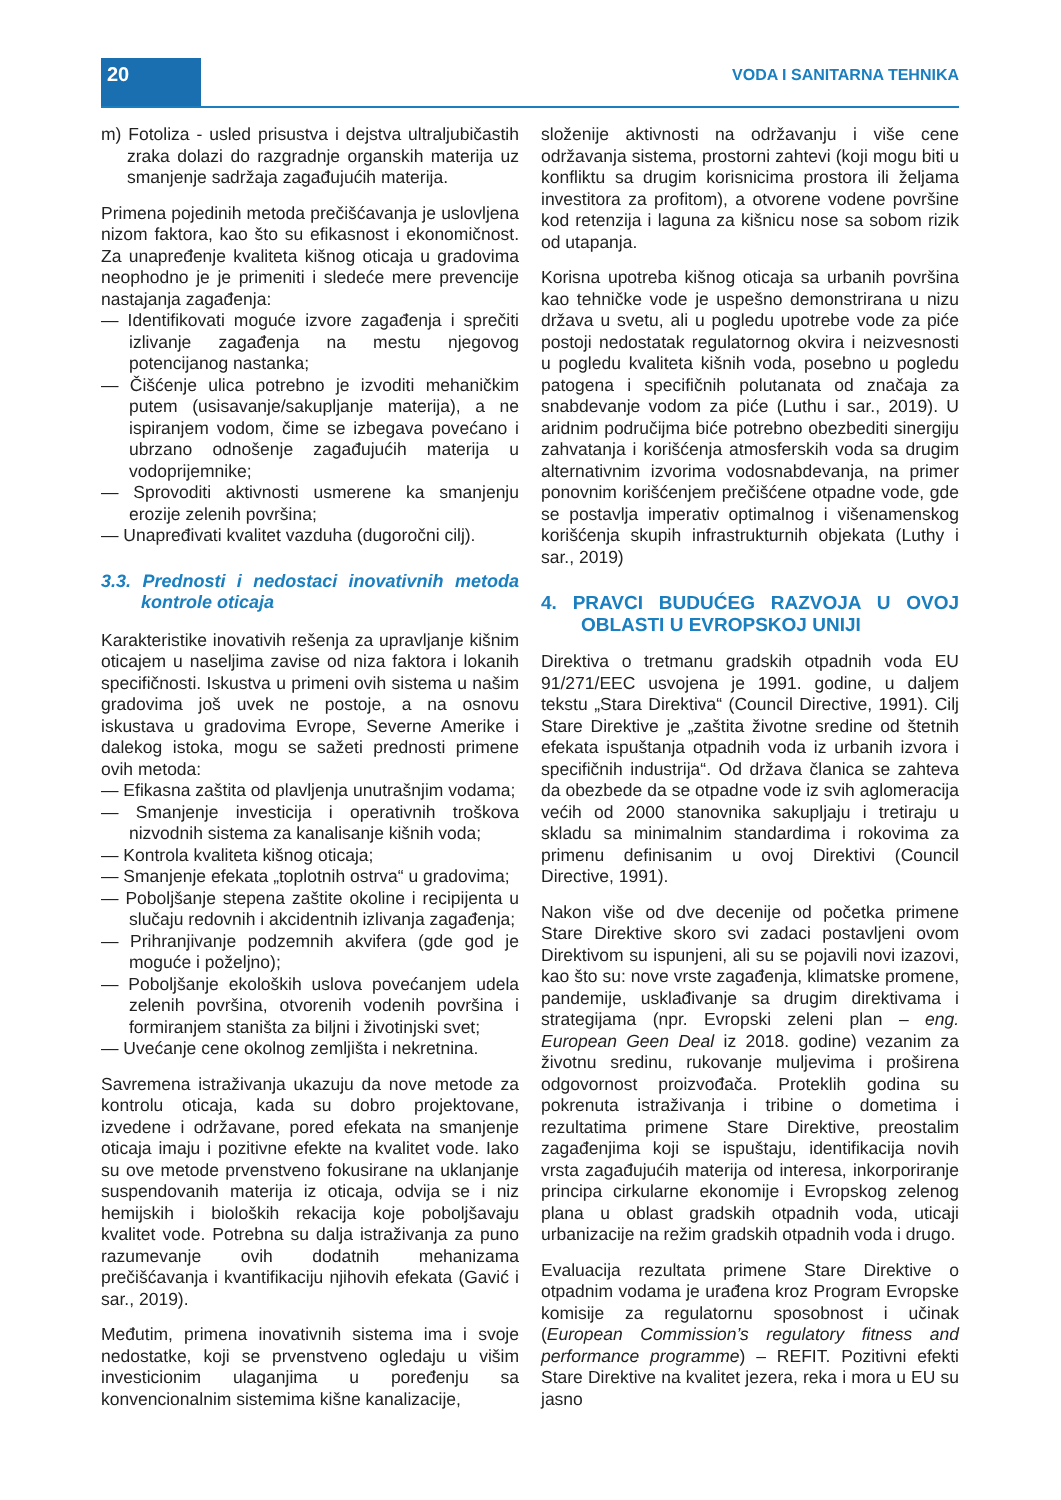20 VODA I SANITARNA TEHNIKA
m) Fotoliza - usled prisustva i dejstva ultraljubičastih zraka dolazi do razgradnje organskih materija uz smanjenje sadržaja zagađujućih materija.
Primena pojedinih metoda prečišćavanja je uslovljena nizom faktora, kao što su efikasnost i ekonomičnost. Za unapređenje kvaliteta kišnog oticaja u gradovima neophodno je je primeniti i sledeće mere prevencije nastajanja zagađenja:
— Identifikovati moguće izvore zagađenja i sprečiti izlivanje zagađenja na mestu njegovog potencijanog nastanka;
— Čišćenje ulica potrebno je izvoditi mehaničkim putem (usisavanje/sakupljanje materija), a ne ispiranjem vodom, čime se izbegava povećano i ubrzano odnošenje zagađujućih materija u vodoprijemnike;
— Sprovoditi aktivnosti usmerene ka smanjenju erozije zelenih površina;
— Unapređivati kvalitet vazduha (dugoročni cilj).
3.3. Prednosti i nedostaci inovativnih metoda kontrole oticaja
Karakteristike inovativih rešenja za upravljanje kišnim oticajem u naseljima zavise od niza faktora i lokanih specifičnosti. Iskustva u primeni ovih sistema u našim gradovima još uvek ne postoje, a na osnovu iskustava u gradovima Evrope, Severne Amerike i dalekog istoka, mogu se sažeti prednosti primene ovih metoda:
— Efikasna zaštita od plavljenja unutrašnjim vodama;
— Smanjenje investicija i operativnih troškova nizvodnih sistema za kanalisanje kišnih voda;
— Kontrola kvaliteta kišnog oticaja;
— Smanjenje efekata „toplotnih ostrva“ u gradovima;
— Poboljšanje stepena zaštite okoline i recipijenta u slučaju redovnih i akcidentnih izlivanja zagađenja;
— Prihranjivanje podzemnih akvifera (gde god je moguće i poželjno);
— Poboljšanje ekoloških uslova povećanjem udela zelenih površina, otvorenih vodenih površina i formiranjem staništa za biljni i životinjski svet;
— Uvećanje cene okolnog zemljišta i nekretnina.
Savremena istraživanja ukazuju da nove metode za kontrolu oticaja, kada su dobro projektovane, izvedene i održavane, pored efekata na smanjenje oticaja imaju i pozitivne efekte na kvalitet vode. Iako su ove metode prvenstveno fokusirane na uklanjanje suspendovanih materija iz oticaja, odvija se i niz hemijskih i bioloških rekacija koje poboljšavaju kvalitet vode. Potrebna su dalja istraživanja za puno razumevanje ovih dodatnih mehanizama prečišćavanja i kvantifikaciju njihovih efekata (Gavić i sar., 2019).
Međutim, primena inovativnih sistema ima i svoje nedostatke, koji se prvenstveno ogledaju u višim investicionim ulaganjima u poređenju sa konvencionalnim sistemima kišne kanalizacije,
složenije aktivnosti na održavanju i više cene održavanja sistema, prostorni zahtevi (koji mogu biti u konfliktu sa drugim korisnicima prostora ili željama investitora za profitom), a otvorene vodene površine kod retenzija i laguna za kišnicu nose sa sobom rizik od utapanja.
Korisna upotreba kišnog oticaja sa urbanih površina kao tehničke vode je uspešno demonstrirana u nizu država u svetu, ali u pogledu upotrebe vode za piće postoji nedostatak regulatornog okvira i neizvesnosti u pogledu kvaliteta kišnih voda, posebno u pogledu patogena i specifičnih polutanata od značaja za snabdevanje vodom za piće (Luthu i sar., 2019). U aridnim područijma biće potrebno obezbediti sinergiju zahvatanja i korišćenja atmosferskih voda sa drugim alternativnim izvorima vodosnabdevanja, na primer ponovnim korišćenjem prečišćene otpadne vode, gde se postavlja imperativ optimalnog i višenamenskog korišćenja skupih infrastrukturnih objekata (Luthy i sar., 2019)
4. PRAVCI BUDUĆEG RAZVOJA U OVOJ OBLASTI U EVROPSKOJ UNIJI
Direktiva o tretmanu gradskih otpadnih voda EU 91/271/EEC usvojena je 1991. godine, u daljem tekstu „Stara Direktiva“ (Council Directive, 1991). Cilj Stare Direktive je „zaštita životne sredine od štetnih efekata ispuštanja otpadnih voda iz urbanih izvora i specifičnih industrija“. Od država članica se zahteva da obezbede da se otpadne vode iz svih aglomeracija većih od 2000 stanovnika sakupljaju i tretiraju u skladu sa minimalnim standardima i rokovima za primenu definisanim u ovoj Direktivi (Council Directive, 1991).
Nakon više od dve decenije od početka primene Stare Direktive skoro svi zadaci postavljeni ovom Direktivom su ispunjeni, ali su se pojavili novi izazovi, kao što su: nove vrste zagađenja, klimatske promene, pandemije, usklađivanje sa drugim direktivama i strategijama (npr. Evropski zeleni plan – eng. European Geen Deal iz 2018. godine) vezanim za životnu sredinu, rukovanje muljevima i proširena odgovornost proizvođača. Proteklih godina su pokrenuta istraživanja i tribine o dometima i rezultatima primene Stare Direktive, preostalim zagađenjima koji se ispuštaju, identifikacija novih vrsta zagađujućih materija od interesa, inkorporiranje principa cirkularne ekonomije i Evropskog zelenog plana u oblast gradskih otpadnih voda, uticaji urbanizacije na režim gradskih otpadnih voda i drugo.
Evaluacija rezultata primene Stare Direktive o otpadnim vodama je urađena kroz Program Evropske komisije za regulatornu sposobnost i učinak (European Commission’s regulatory fitness and performance programme) – REFIT. Pozitivni efekti Stare Direktive na kvalitet jezera, reka i mora u EU su jasno